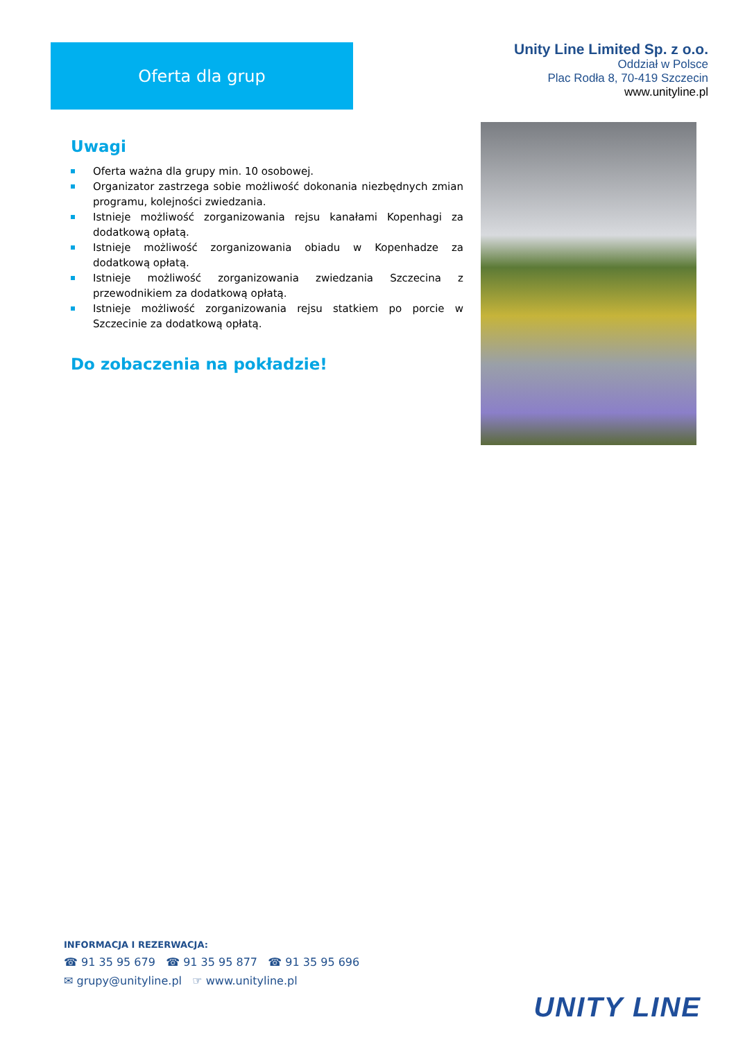Oferta dla grup
Unity Line Limited Sp. z o.o.
Oddział w Polsce
Plac Rodła 8, 70-419 Szczecin
www.unityline.pl
Uwagi
Oferta ważna dla grupy min. 10 osobowej.
Organizator zastrzega sobie możliwość dokonania niezbędnych zmian programu, kolejności zwiedzania.
Istnieje możliwość zorganizowania rejsu kanałami Kopenhagi za dodatkową opłatą.
Istnieje możliwość zorganizowania obiadu w Kopenhadze za dodatkową opłatą.
Istnieje możliwość zorganizowania zwiedzania Szczecina z przewodnikiem za dodatkową opłatą.
Istnieje możliwość zorganizowania rejsu statkiem po porcie w Szczecinie za dodatkową opłatą.
Do zobaczenia na pokładzie!
INFORMACJA I REZERWACJA:
☎ 91 35 95 679 ☎ 91 35 95 877 ☎ 91 35 95 696
✉ grupy@unityline.pl ☞ www.unityline.pl
UNITY LINE